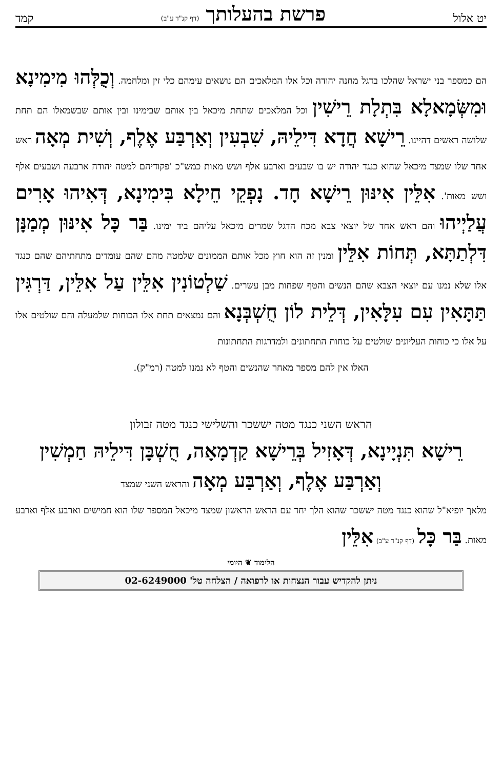יט אלול פרשת בהעלותך (דף קנ"ד ע"ב) קמד
הם כמספר בני ישראל שהלכו בדגל מחנה יהודה וכל אלו המלאכים הם נושאים עימהם כלי זין ומלחמה. וְכֻלְּהוּ מִימִינָא וּמִשְּׂמָאלָא בִּתְלָת רֵישִׁין וכל המלאכים שתחת מיכאל בין אותם שבימינו ובין אותם שבשמאלו הם תחת שלושה ראשים דהיינו. רֵישָׁא חֲדָא דִּילֵיהּ, שִׁבְעִין וְאַרְבַּע אֶלֶף, וְשִׁית מְאָה ראש אחד שלו שמצד מיכאל שהוא כנגד יהודה יש בו שבעים וארבע אלף ושש מאות כמש"כ 'פקודיהם למטה יהודה ארבעה ושבעים אלף ושש מאות'. אִלֵּין אִינּוּן רֵישָׁא חָד. נָפְקֵי חֵילָא בִּימִינָא, דְּאִיהוּ אָרִים עֲלַיְיהוּ והם ראש אחד של יוצאי צבא מכח הדגל שמרים מיכאל עליהם ביד ימינו. בַּר כָּל אִינּוּן מְמַנָּן דִּלְתַתָּא, תְּחוֹת אִלֵּין ומנין זה הוא חוץ מכל אותם הממונים שלמטה מהם שהם עומדים מתחתיהם שהם כנגד אלו שלא נמנו עם יוצאי הצבא שהם הנשים והטף שפחות מבן עשרים. שַׁלְטוֹנִין אִלֵּין עַל אִלֵּין, דַּרְגִּין תַּתָּאִין עִם עִלָּאִין, דְּלֵית לוֹן חֻשְׁבְּנָא והם נמצאים תחת אלו הכוחות שלמעלה והם שולטים אלו על אלו כי כוחות העליונים שולטים על כוחות התחתונים ולמדרגות התחתונות
האלו אין להם מספר מאחר שהנשים והטף לא נמנו למטה (רמ"ק).
הראש השני כנגד מטה יששכר והשלישי כנגד מטה זבולון
רֵישָׁא תִּנְיָינָא, דְּאָזִיל בְּרֵישָׁא קַדְמָאָה, חֻשְׁבָּן דִּילֵיהּ חַמְשִׁין וְאַרְבַּע אֶלֶף, וְאַרְבַּע מְאָה והראש השני שמצד
מלאך יופיא"ל שהוא כנגד מטה יששכר שהוא הלך יחד עם הראש הראשון שמצד מיכאל המספר שלו הוא חמישים וארבע אלף וארבע מאות. בַּר כָּל (דף קנ"ד ע"ב) אִלֵּין
הלימוד ❦ היומי
ניתן להקדיש עבור הנצחות או לרפואה / הצלחה טל' 02-6249000